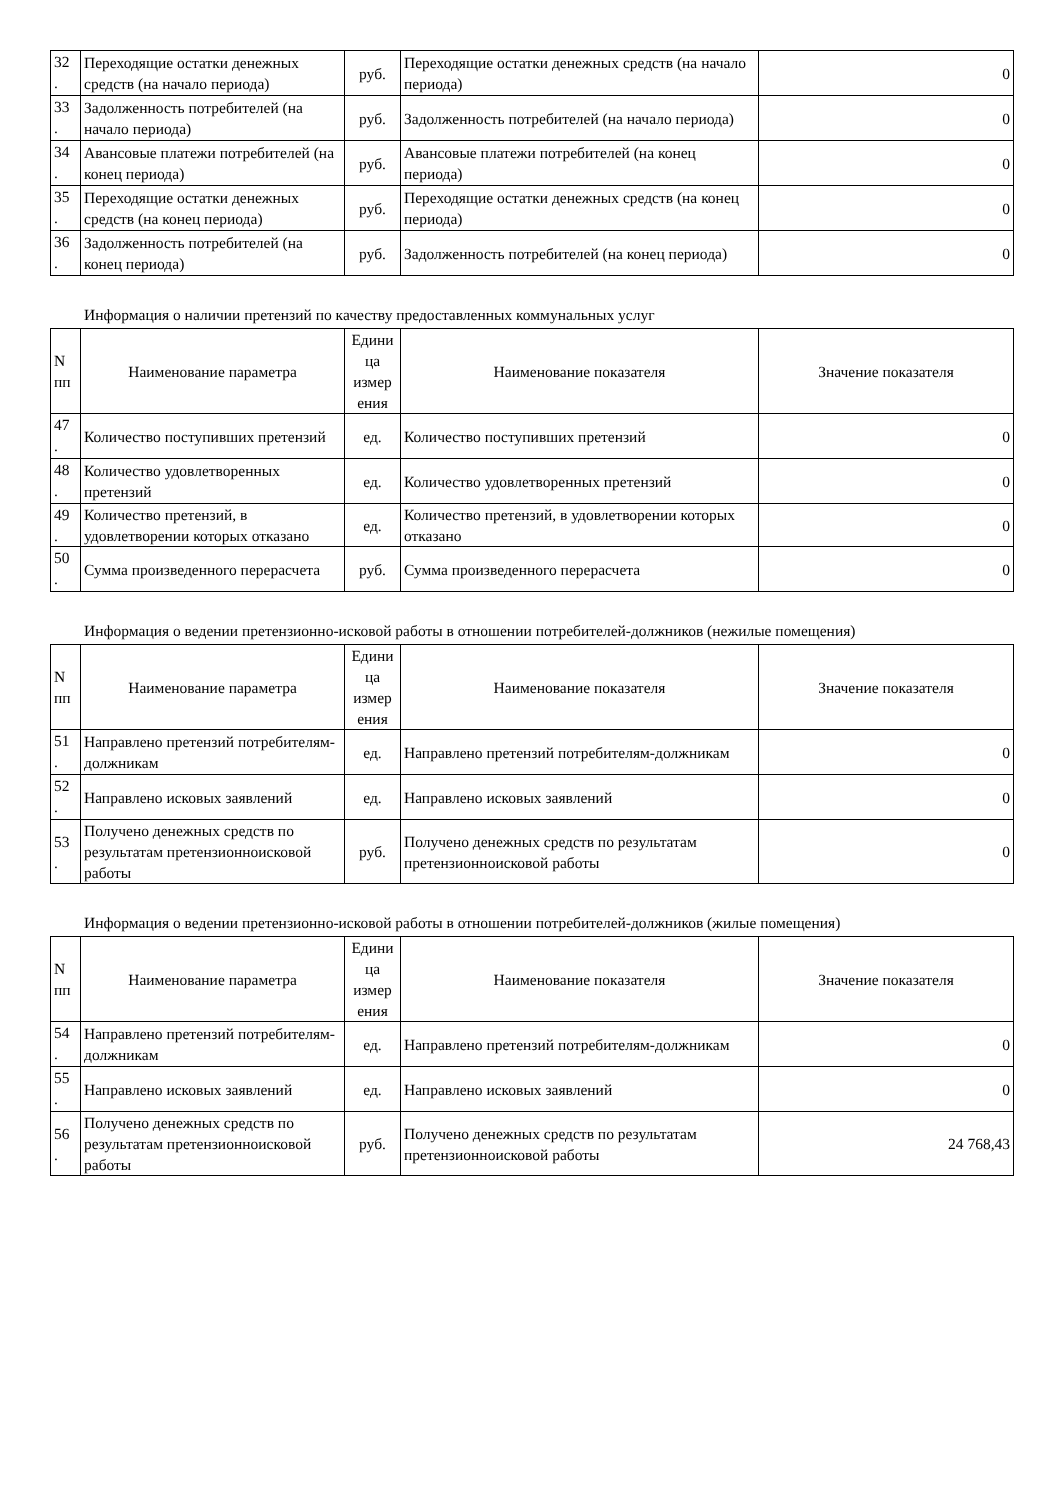| 32 . | Переходящие остатки денежных средств (на начало периода) | руб. | Переходящие остатки денежных средств (на начало периода) | 0 |
| 33 . | Задолженность потребителей (на начало периода) | руб. | Задолженность потребителей (на начало периода) | 0 |
| 34 . | Авансовые платежи потребителей (на конец периода) | руб. | Авансовые платежи потребителей (на конец периода) | 0 |
| 35 . | Переходящие остатки денежных средств (на конец периода) | руб. | Переходящие остатки денежных средств (на конец периода) | 0 |
| 36 . | Задолженность потребителей (на конец периода) | руб. | Задолженность потребителей (на конец периода) | 0 |
Информация о наличии претензий по качеству предоставленных коммунальных услуг
| N пп | Наименование параметра | Едини ца измер ения | Наименование показателя | Значение показателя |
| --- | --- | --- | --- | --- |
| 47 . | Количество поступивших претензий | ед. | Количество поступивших претензий | 0 |
| 48 . | Количество удовлетворенных претензий | ед. | Количество удовлетворенных претензий | 0 |
| 49 . | Количество претензий, в удовлетворении которых отказано | ед. | Количество претензий, в удовлетворении которых отказано | 0 |
| 50 . | Сумма произведенного перерасчета | руб. | Сумма произведенного перерасчета | 0 |
Информация о ведении претензионно-исковой работы в отношении потребителей-должников (нежилые помещения)
| N пп | Наименование параметра | Едини ца измер ения | Наименование показателя | Значение показателя |
| --- | --- | --- | --- | --- |
| 51 . | Направлено претензий потребителям-должникам | ед. | Направлено претензий потребителям-должникам | 0 |
| 52 . | Направлено исковых заявлений | ед. | Направлено исковых заявлений | 0 |
| 53 . | Получено денежных средств по результатам претензионноисковой работы | руб. | Получено денежных средств по результатам претензионноисковой работы | 0 |
Информация о ведении претензионно-исковой работы в отношении потребителей-должников (жилые помещения)
| N пп | Наименование параметра | Едини ца измер ения | Наименование показателя | Значение показателя |
| --- | --- | --- | --- | --- |
| 54 . | Направлено претензий потребителям-должникам | ед. | Направлено претензий потребителям-должникам | 0 |
| 55 . | Направлено исковых заявлений | ед. | Направлено исковых заявлений | 0 |
| 56 . | Получено денежных средств по результатам претензионноисковой работы | руб. | Получено денежных средств по результатам претензионноисковой работы | 24 768,43 |